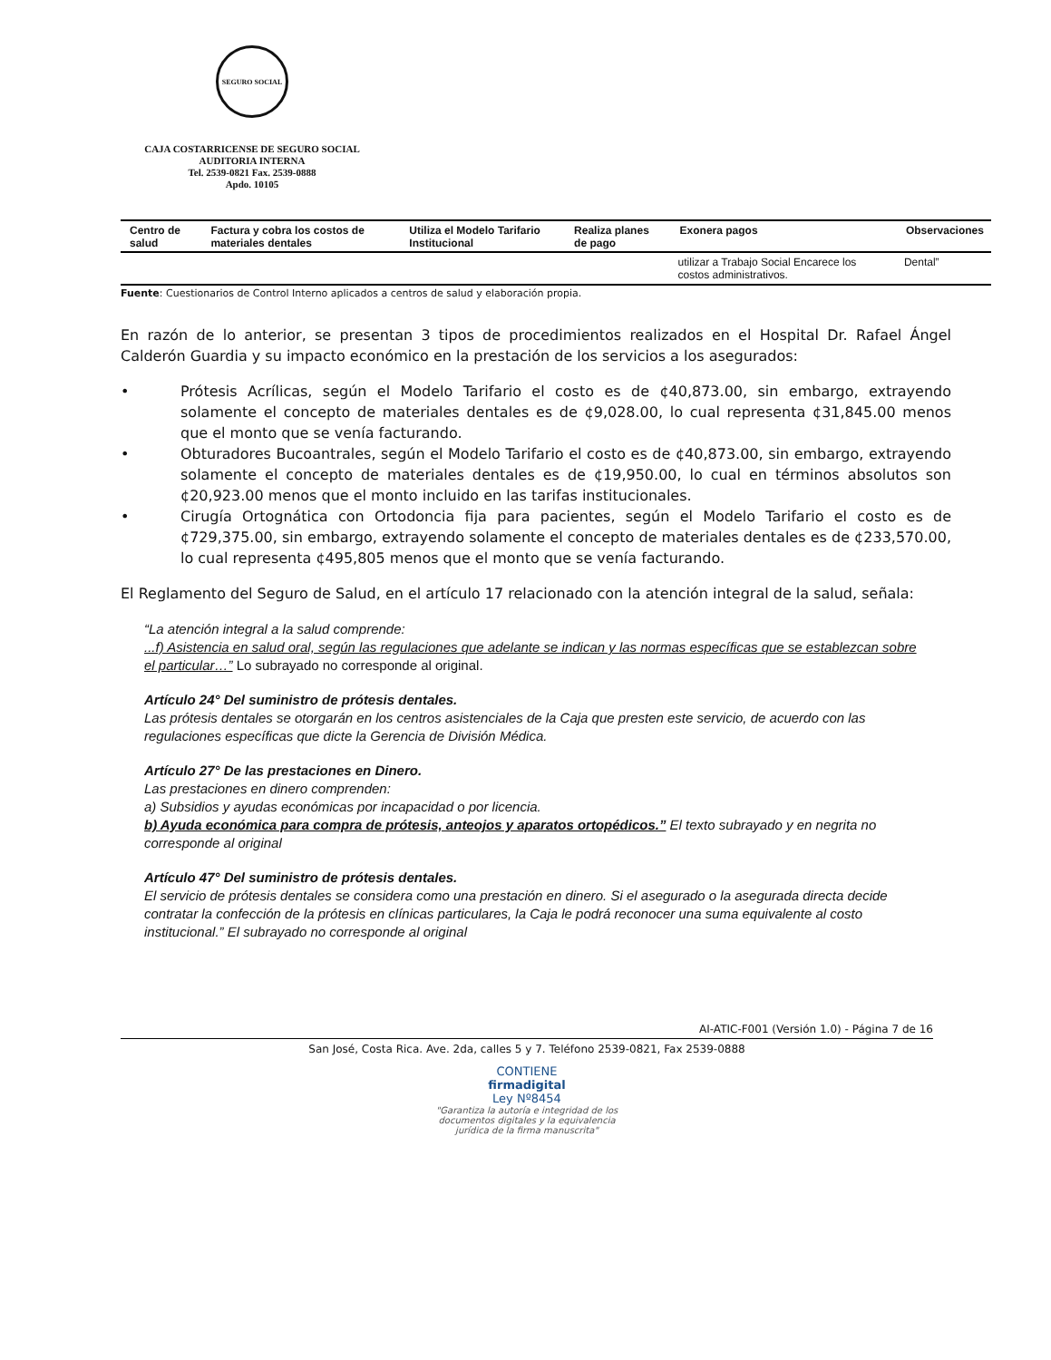SEGURO SOCIAL
CAJA COSTARRICENSE DE SEGURO SOCIAL
AUDITORIA INTERNA
Tel. 2539-0821 Fax. 2539-0888
Apdo. 10105
| Centro de salud | Factura y cobra los costos de materiales dentales | Utiliza el Modelo Tarifario Institucional | Realiza planes de pago | Exonera pagos | Observaciones |
| --- | --- | --- | --- | --- | --- |
| | | | | utilizar a Trabajo Social Encarece los costos administrativos. | Dental” |
Fuente: Cuestionarios de Control Interno aplicados a centros de salud y elaboración propia.
En razón de lo anterior, se presentan 3 tipos de procedimientos realizados en el Hospital Dr. Rafael Ángel Calderón Guardia y su impacto económico en la prestación de los servicios a los asegurados:
• Prótesis Acrílicas, según el Modelo Tarifario el costo es de ¢40,873.00, sin embargo, extrayendo solamente el concepto de materiales dentales es de ¢9,028.00, lo cual representa ¢31,845.00 menos que el monto que se venía facturando.
• Obturadores Bucoantrales, según el Modelo Tarifario el costo es de ¢40,873.00, sin embargo, extrayendo solamente el concepto de materiales dentales es de ¢19,950.00, lo cual en términos absolutos son ¢20,923.00 menos que el monto incluido en las tarifas institucionales.
• Cirugía Ortognática con Ortodoncia fija para pacientes, según el Modelo Tarifario el costo es de ¢729,375.00, sin embargo, extrayendo solamente el concepto de materiales dentales es de ¢233,570.00, lo cual representa ¢495,805 menos que el monto que se venía facturando.
El Reglamento del Seguro de Salud, en el artículo 17 relacionado con la atención integral de la salud, señala:
“La atención integral a la salud comprende:
...f) Asistencia en salud oral, según las regulaciones que adelante se indican y las normas específicas que se establezcan sobre el particular…” Lo subrayado no corresponde al original.
Artículo 24° Del suministro de prótesis dentales.
Las prótesis dentales se otorgarán en los centros asistenciales de la Caja que presten este servicio, de acuerdo con las regulaciones específicas que dicte la Gerencia de División Médica.
Artículo 27° De las prestaciones en Dinero.
Las prestaciones en dinero comprenden:
a) Subsidios y ayudas económicas por incapacidad o por licencia.
b) Ayuda económica para compra de prótesis, anteojos y aparatos ortopédicos.” El texto subrayado y en negrita no corresponde al original
Artículo 47° Del suministro de prótesis dentales.
El servicio de prótesis dentales se considera como una prestación en dinero. Si el asegurado o la asegurada directa decide contratar la confección de la prótesis en clínicas particulares, la Caja le podrá reconocer una suma equivalente al costo institucional.” El subrayado no corresponde al original
AI-ATIC-F001 (Versión 1.0) - Página 7 de 16
San José, Costa Rica. Ave. 2da, calles 5 y 7. Teléfono 2539-0821, Fax 2539-0888
CONTIENE
firmadigital
Ley Nº8454
"Garantiza la autoría e integridad de los
documentos digitales y la equivalencia
jurídica de la firma manuscrita"